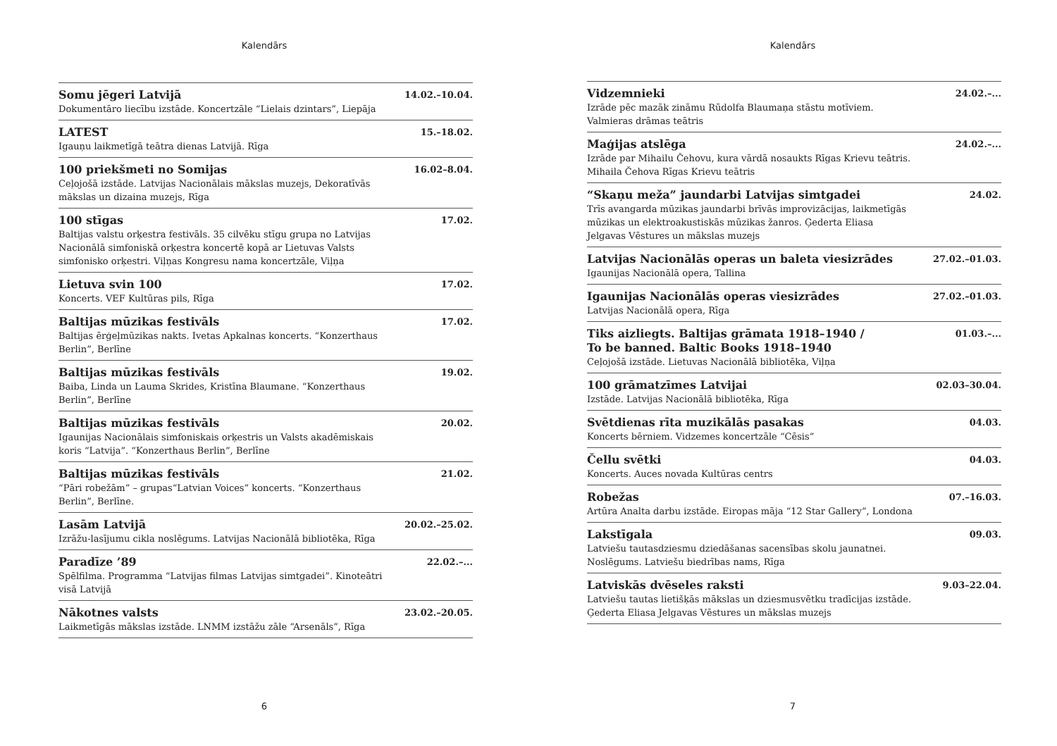Kalendārs
Somu jēgeri Latvijā 14.02.–10.04.
Dokumentāro liecību izstāde. Koncertzāle “Lielais dzintars”, Liepāja
LATEST 15.–18.02.
Igauņu laikmetīgā teātra dienas Latvijā. Rīga
100 priekšmeti no Somijas 16.02–8.04.
Ceļojošā izstāde. Latvijas Nacionālais mākslas muzejs, Dekoratīvās mākslas un dizaina muzejs, Rīga
100 stīgas 17.02.
Baltijas valstu orķestra festivāls. 35 cilvēku stīgu grupa no Latvijas Nacionālā simfoniskā orķestra koncertē kopā ar Lietuvas Valsts simfonisko orķestri. Viļņas Kongresu nama koncertzāle, Viļņa
Lietuva svin 100 17.02.
Koncerts. VEF Kultūras pils, Rīga
Baltijas mūzikas festivāls 17.02.
Baltijas ērģeļmūzikas nakts. Ivetas Apkalnas koncerts. “Konzerthaus Berlin”, Berlīne
Baltijas mūzikas festivāls 19.02.
Baiba, Linda un Lauma Skrides, Kristīna Blaumane. “Konzerthaus Berlin”, Berlīne
Baltijas mūzikas festivāls 20.02.
Igaunijas Nacionālais simfoniskais orķestris un Valsts akadēmiskais koris “Latvija”. “Konzerthaus Berlin”, Berlīne
Baltijas mūzikas festivāls 21.02.
“Pāri robežām” – grupas“Latvian Voices” koncerts. “Konzerthaus Berlin”, Berlīne.
Lasām Latvijā 20.02.–25.02.
Izrāžu-lasījumu cikla noslēgums. Latvijas Nacionālā bibliotēka, Rīga
Paradīze ’89 22.02.–...
Spēlfilma. Programma “Latvijas filmas Latvijas simtgadei”. Kinoteātri visā Latvijā
Nākotnes valsts 23.02.–20.05.
Laikmetīgās mākslas izstāde. LNMM izstāžu zāle “Arsenāls”, Rīga
6
Kalendārs
Vidzemnieki 24.02.–...
Izrāde pēc mazāk zināmu Rūdolfa Blaumaņa stāstu motīviem. Valmieras drāmas teātris
Maģijas atslēga 24.02.–...
Izrāde par Mihailu Čehovu, kura vārdā nosaukts Rīgas Krievu teātris. Mihaila Čehova Rīgas Krievu teātris
“Skaņu meža” jaundarbi Latvijas simtgadei 24.02.
Trīs avangarda mūzikas jaundarbi brīvās improvizācijas, laikmetīgās mūzikas un elektroakustiskās mūzikas žanros. Ģederta Eliasa Jelgavas Vēstures un mākslas muzejs
Latvijas Nacionālās operas un baleta viesizrādes 27.02.–01.03.
Igaunijas Nacionālā opera, Tallina
Igaunijas Nacionālās operas viesizrādes 27.02.–01.03.
Latvijas Nacionālā opera, Rīga
Tiks aizliegts. Baltijas grāmata 1918–1940 /
To be banned. Baltic Books 1918–1940 01.03.–...
Ceļojošā izstāde. Lietuvas Nacionālā bibliotēka, Viļņa
100 grāmatzīmes Latvijai 02.03–30.04.
Izstāde. Latvijas Nacionālā bibliotēka, Rīga
Svētdienas rīta muzikālās pasakas 04.03.
Koncerts bērniem. Vidzemes koncertzāle “Cēsis”
Čellu svētki 04.03.
Koncerts. Auces novada Kultūras centrs
Robežas 07.–16.03.
Artūra Analta darbu izstāde. Eiropas māja “12 Star Gallery”, Londona
Lakstīgala 09.03.
Latviešu tautasdziesmu dziedāšanas sacensības skolu jaunatnei. Noslēgums. Latviešu biedrības nams, Rīga
Latviskās dvēseles raksti 9.03–22.04.
Latviešu tautas lietišķās mākslas un dziesmusvētku tradīcijas izstāde. Ģederta Eliasa Jelgavas Vēstures un mākslas muzejs
7